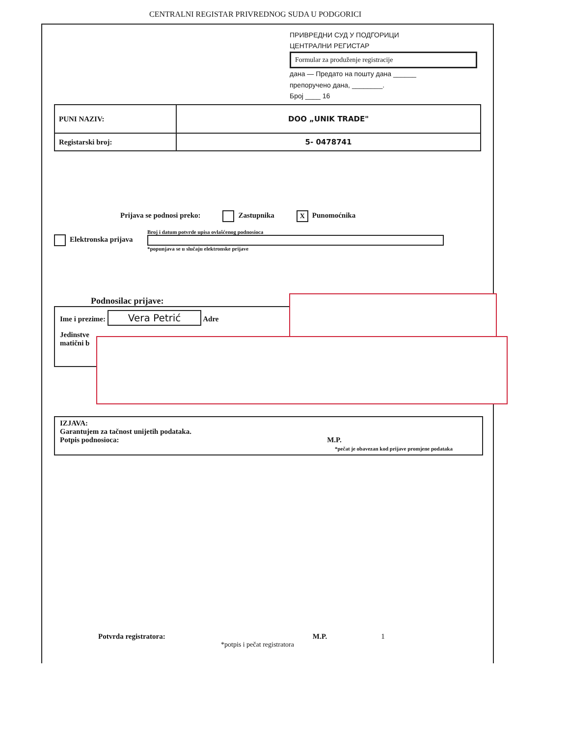CENTRALNI REGISTAR PRIVREDNOG SUDA U PODGORICI
ПРИВРЕДНИ СУД У ПОДГОРИЦИ
ЦЕНТРАЛНИ РЕГИСТАР
Formular za produženje registracije
дана — Предато на пошту дана ______
препоручено дана, ________.
Број ____ 16
| PUNI NAZIV: | DOO „UNIK TRADE" |
| Registarski broj: | 5- 0478741 |
Prijava se podnosi preko: Zastupnika X Punomoćnika
Elektronska prijava
Broj i datum potvrde upisa ovlašćenog podnosioca
*popunjava se u slučaju elektronske prijave
Podnosilac prijave:
Ime i prezime: Vera Petrić Adre
Jedinstve
matični b
IZJAVA:
Garantujem za tačnost unijetih podataka.
Potpis podnosioca: M.P.
*pečat je obavezan kod prijave promjene podataka
Potvrda registratora: M.P. 1
*potpis i pečat registratora